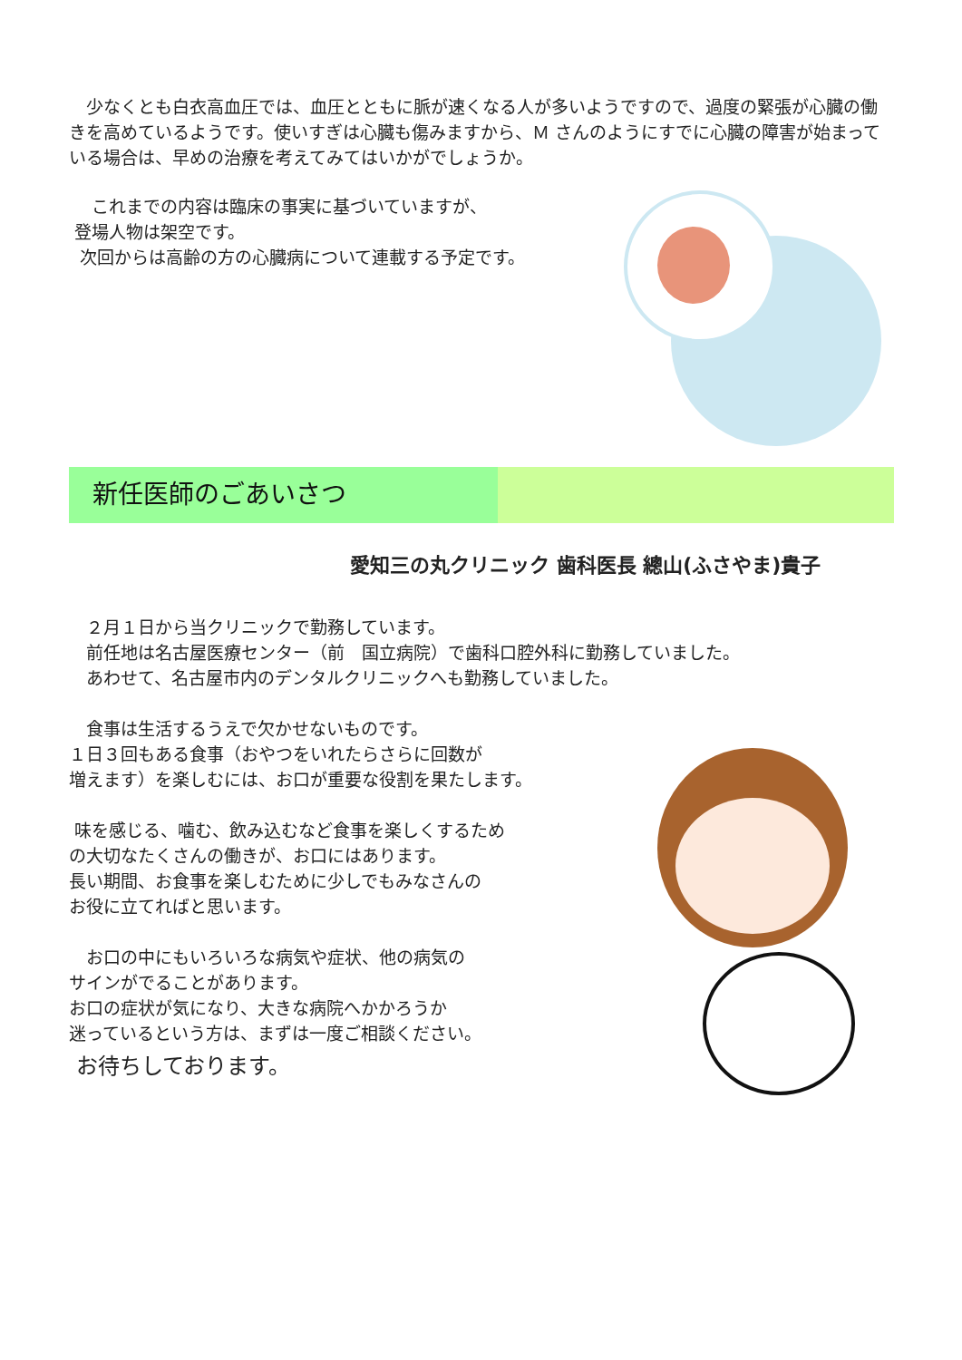少なくとも白衣高血圧では、血圧とともに脈が速くなる人が多いようですので、過度の緊張が心臓の働きを高めているようです。使いすぎは心臓も傷みますから、Ｍ さんのようにすでに心臓の障害が始まっている場合は、早めの治療を考えてみてはいかがでしょうか。
　 これまでの内容は臨床の事実に基づいていますが、
登場人物は架空です。
次回からは高齢の方の心臓病について連載する予定です。
新任医師のごあいさつ
愛知三の丸クリニック 歯科医長 總山(ふさやま)貴子
　２月１日から当クリニックで勤務しています。
　前任地は名古屋医療センター（前　国立病院）で歯科口腔外科に勤務していました。
　あわせて、名古屋市内のデンタルクリニックへも勤務していました。
　食事は生活するうえで欠かせないものです。
１日３回もある食事（おやつをいれたらさらに回数が
増えます）を楽しむには、お口が重要な役割を果たします。
味を感じる、噛む、飲み込むなど食事を楽しくするため
の大切なたくさんの働きが、お口にはあります。
長い期間、お食事を楽しむために少しでもみなさんの
お役に立てればと思います。
　お口の中にもいろいろな病気や症状、他の病気の
サインがでることがあります。
お口の症状が気になり、大きな病院へかかろうか
迷っているという方は、まずは一度ご相談ください。
お待ちしております。